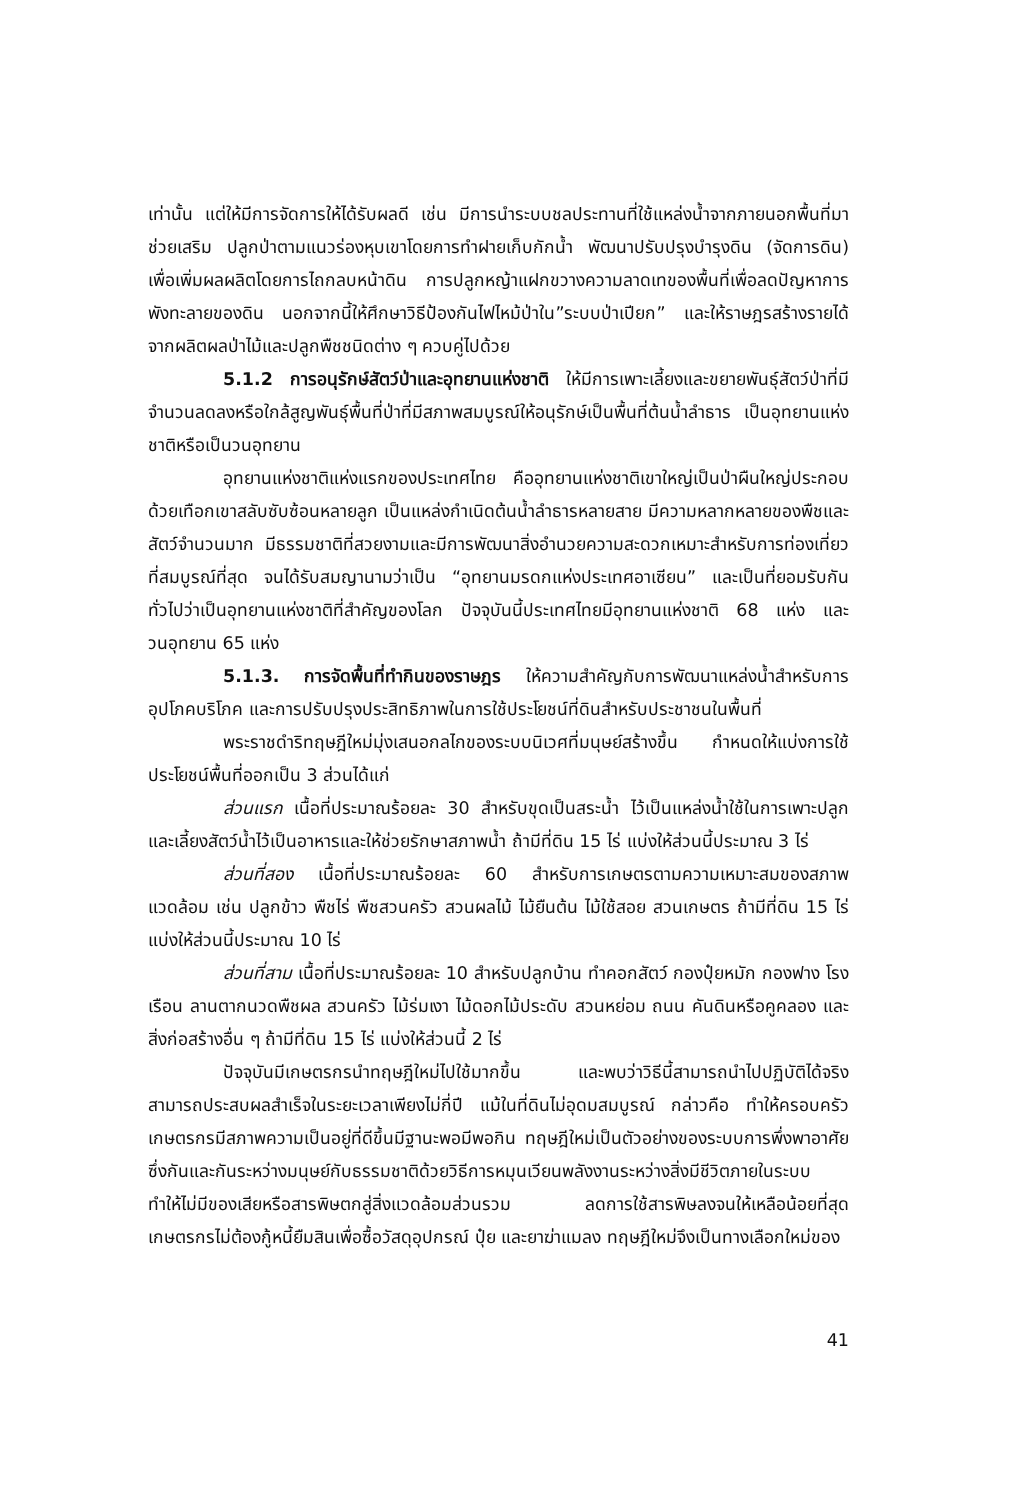เท่านั้น แต่ให้มีการจัดการให้ได้รับผลดี เช่น มีการนำระบบชลประทานที่ใช้แหล่งน้ำจากภายนอกพื้นที่มาช่วยเสริม ปลูกป่าตามแนวร่องหุบเขาโดยการทำฝายเก็บกักน้ำ พัฒนาปรับปรุงบำรุงดิน (จัดการดิน) เพื่อเพิ่มผลผลิตโดยการไถกลบหน้าดิน การปลูกหญ้าแฝกขวางความลาดเทของพื้นที่เพื่อลดปัญหาการพังทะลายของดิน นอกจากนี้ให้ศึกษาวิธีป้องกันไฟไหม้ป่าใน”ระบบป่าเปียก” และให้ราษฎรสร้างรายได้จากผลิตผลป่าไม้และปลูกพืชชนิดต่าง ๆ ควบคู่ไปด้วย
5.1.2 การอนุรักษ์สัตว์ป่าและอุทยานแห่งชาติ ให้มีการเพาะเลี้ยงและขยายพันธุ์สัตว์ป่าที่มีจำนวนลดลงหรือใกล้สูญพันธุ์พื้นที่ป่าที่มีสภาพสมบูรณ์ให้อนุรักษ์เป็นพื้นที่ต้นน้ำลำธาร เป็นอุทยานแห่งชาติหรือเป็นวนอุทยาน
อุทยานแห่งชาติแห่งแรกของประเทศไทย คืออุทยานแห่งชาติเขาใหญ่เป็นป่าผืนใหญ่ประกอบด้วยเทือกเขาสลับซับซ้อนหลายลูก เป็นแหล่งกำเนิดต้นน้ำลำธารหลายสาย มีความหลากหลายของพืชและสัตว์จำนวนมาก มีธรรมชาติที่สวยงามและมีการพัฒนาสิ่งอำนวยความสะดวกเหมาะสำหรับการท่องเที่ยวที่สมบูรณ์ที่สุด จนได้รับสมญานามว่าเป็น “อุทยานมรดกแห่งประเทศอาเซียน” และเป็นที่ยอมรับกันทั่วไปว่าเป็นอุทยานแห่งชาติที่สำคัญของโลก ปัจจุบันนี้ประเทศไทยมีอุทยานแห่งชาติ 68 แห่ง และวนอุทยาน 65 แห่ง
5.1.3. การจัดพื้นที่ทำกินของราษฎร ให้ความสำคัญกับการพัฒนาแหล่งน้ำสำหรับการอุปโภคบริโภค และการปรับปรุงประสิทธิภาพในการใช้ประโยชน์ที่ดินสำหรับประชาชนในพื้นที่
พระราชดำริทฤษฎีใหม่มุ่งเสนอกลไกของระบบนิเวศที่มนุษย์สร้างขึ้น กำหนดให้แบ่งการใช้ประโยชน์พื้นที่ออกเป็น 3 ส่วนได้แก่
ส่วนแรก เนื้อที่ประมาณร้อยละ 30 สำหรับขุดเป็นสระน้ำ ไว้เป็นแหล่งน้ำใช้ในการเพาะปลูก และเลี้ยงสัตว์น้ำไว้เป็นอาหารและให้ช่วยรักษาสภาพน้ำ ถ้ามีที่ดิน 15 ไร่ แบ่งให้ส่วนนี้ประมาณ 3 ไร่
ส่วนที่สอง เนื้อที่ประมาณร้อยละ 60 สำหรับการเกษตรตามความเหมาะสมของสภาพแวดล้อม เช่น ปลูกข้าว พืชไร่ พืชสวนครัว สวนผลไม้ ไม้ยืนต้น ไม้ใช้สอย สวนเกษตร ถ้ามีที่ดิน 15 ไร่แบ่งให้ส่วนนี้ประมาณ 10 ไร่
ส่วนที่สาม เนื้อที่ประมาณร้อยละ 10 สำหรับปลูกบ้าน ทำคอกสัตว์ กองปุ๋ยหมัก กองฟาง โรงเรือน ลานตากนวดพืชผล สวนครัว ไม้ร่มเงา ไม้ดอกไม้ประดับ สวนหย่อม ถนน คันดินหรือคูคลอง และสิ่งก่อสร้างอื่น ๆ ถ้ามีที่ดิน 15 ไร่ แบ่งให้ส่วนนี้ 2 ไร่
ปัจจุบันมีเกษตรกรนำทฤษฎีใหม่ไปใช้มากขึ้น และพบว่าวิธีนี้สามารถนำไปปฏิบัติได้จริง สามารถประสบผลสำเร็จในระยะเวลาเพียงไม่กี่ปี แม้ในที่ดินไม่อุดมสมบูรณ์ กล่าวคือ ทำให้ครอบครัวเกษตรกรมีสภาพความเป็นอยู่ที่ดีขึ้นมีฐานะพอมีพอกิน ทฤษฎีใหม่เป็นตัวอย่างของระบบการพึ่งพาอาศัยซึ่งกันและกันระหว่างมนุษย์กับธรรมชาติด้วยวิธีการหมุนเวียนพลังงานระหว่างสิ่งมีชีวิตภายในระบบ ทำให้ไม่มีของเสียหรือสารพิษตกสู่สิ่งแวดล้อมส่วนรวม ลดการใช้สารพิษลงจนให้เหลือน้อยที่สุด เกษตรกรไม่ต้องกู้หนี้ยืมสินเพื่อซื้อวัสดุอุปกรณ์ ปุ๋ย และยาฆ่าแมลง ทฤษฎีใหม่จึงเป็นทางเลือกใหม่ของ
41